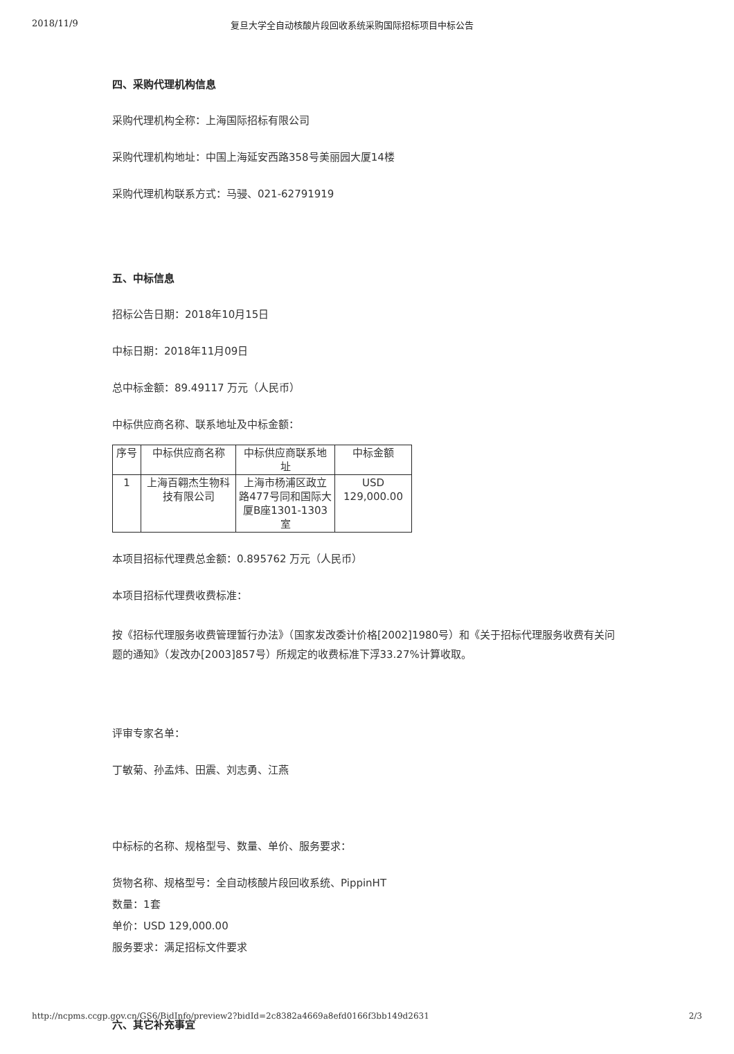2018/11/9 复旦大学全自动核酸片段回收系统采购国际招标项目中标公告
四、采购代理机构信息
采购代理机构全称：上海国际招标有限公司
采购代理机构地址：中国上海延安西路358号美丽园大厦14楼
采购代理机构联系方式：马骎、021-62791919
五、中标信息
招标公告日期：2018年10月15日
中标日期：2018年11月09日
总中标金额：89.49117 万元（人民币）
中标供应商名称、联系地址及中标金额：
| 序号 | 中标供应商名称 | 中标供应商联系地址 | 中标金额 |
| --- | --- | --- | --- |
| 1 | 上海百翱杰生物科技有限公司 | 上海市杨浦区政立路477号同和国际大厦B座1301-1303室 | USD 129,000.00 |
本项目招标代理费总金额：0.895762 万元（人民币）
本项目招标代理费收费标准：
按《招标代理服务收费管理暂行办法》（国家发改委计价格[2002]1980号）和《关于招标代理服务收费有关问题的通知》（发改办[2003]857号）所规定的收费标准下浮33.27%计算收取。
评审专家名单：
丁敏菊、孙孟炜、田震、刘志勇、江燕
中标标的名称、规格型号、数量、单价、服务要求：
货物名称、规格型号：全自动核酸片段回收系统、PippinHT
数量：1套
单价：USD 129,000.00
服务要求：满足招标文件要求
六、其它补充事宜
http://ncpms.ccgp.gov.cn/GS6/BidInfo/preview2?bidId=2c8382a4669a8efd0166f3bb149d2631 2/3